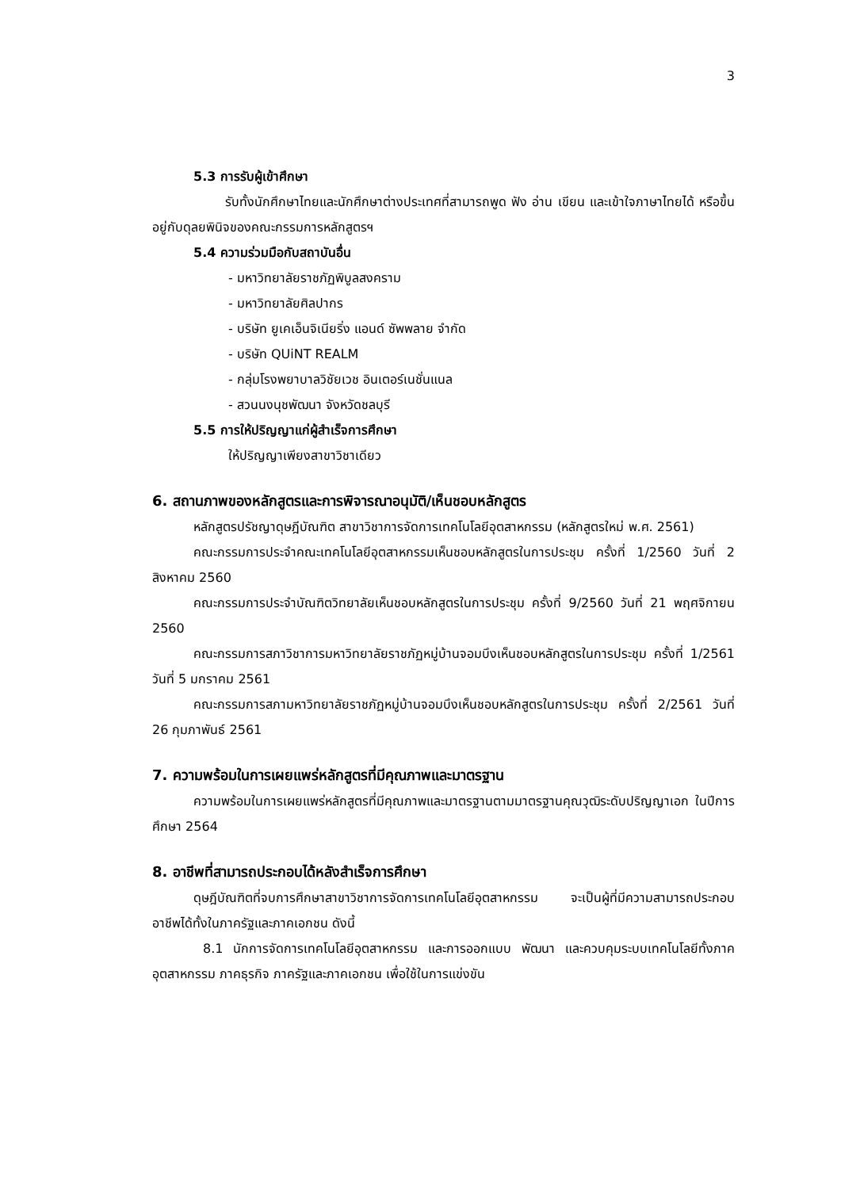3
5.3 การรับผู้เข้าศึกษา
รับทั้งนักศึกษาไทยและนักศึกษาต่างประเทศที่สามารถพูด ฟัง อ่าน เขียน และเข้าใจภาษาไทยได้ หรือขึ้นอยู่กับดุลยพินิจของคณะกรรมการหลักสูตรฯ
5.4 ความร่วมมือกับสถาบันอื่น
- มหาวิทยาลัยราชภัฏพิบูลสงคราม
- มหาวิทยาลัยศิลปากร
- บริษัท ยูเคเอ็นจิเนียริ่ง แอนด์ ซัพพลาย จำกัด
- บริษัท QUiNT REALM
- กลุ่มโรงพยาบาลวิชัยเวช อินเตอร์เนชั่นแนล
- สวนนงนุชพัฒนา จังหวัดชลบุรี
5.5 การให้ปริญญาแก่ผู้สำเร็จการศึกษา
ให้ปริญญาเพียงสาขาวิชาเดียว
6. สถานภาพของหลักสูตรและการพิจารณาอนุมัติ/เห็นชอบหลักสูตร
หลักสูตรปรัชญาดุษฎีบัณฑิต สาขาวิชาการจัดการเทคโนโลยีอุตสาหกรรม (หลักสูตรใหม่ พ.ศ. 2561)
คณะกรรมการประจำคณะเทคโนโลยีอุตสาหกรรมเห็นชอบหลักสูตรในการประชุม ครั้งที่ 1/2560 วันที่ 2 สิงหาคม 2560
คณะกรรมการประจำบัณฑิตวิทยาลัยเห็นชอบหลักสูตรในการประชุม ครั้งที่ 9/2560 วันที่ 21 พฤศจิกายน 2560
คณะกรรมการสภาวิชาการมหาวิทยาลัยราชภัฏหมู่บ้านจอมบึงเห็นชอบหลักสูตรในการประชุม ครั้งที่ 1/2561 วันที่ 5 มกราคม 2561
คณะกรรมการสภามหาวิทยาลัยราชภัฏหมู่บ้านจอมบึงเห็นชอบหลักสูตรในการประชุม ครั้งที่ 2/2561 วันที่ 26 กุมภาพันธ์ 2561
7. ความพร้อมในการเผยแพร่หลักสูตรที่มีคุณภาพและมาตรฐาน
ความพร้อมในการเผยแพร่หลักสูตรที่มีคุณภาพและมาตรฐานตามมาตรฐานคุณวุฒิระดับปริญญาเอก ในปีการศึกษา 2564
8. อาชีพที่สามารถประกอบได้หลังสำเร็จการศึกษา
ดุษฎีบัณฑิตที่จบการศึกษาสาขาวิชาการจัดการเทคโนโลยีอุตสาหกรรม จะเป็นผู้ที่มีความสามารถประกอบอาชีพได้ทั้งในภาครัฐและภาคเอกชน ดังนี้
8.1 นักการจัดการเทคโนโลยีอุตสาหกรรม และการออกแบบ พัฒนา และควบคุมระบบเทคโนโลยีทั้งภาคอุตสาหกรรม ภาคธุรกิจ ภาครัฐและภาคเอกชน เพื่อใช้ในการแข่งขัน